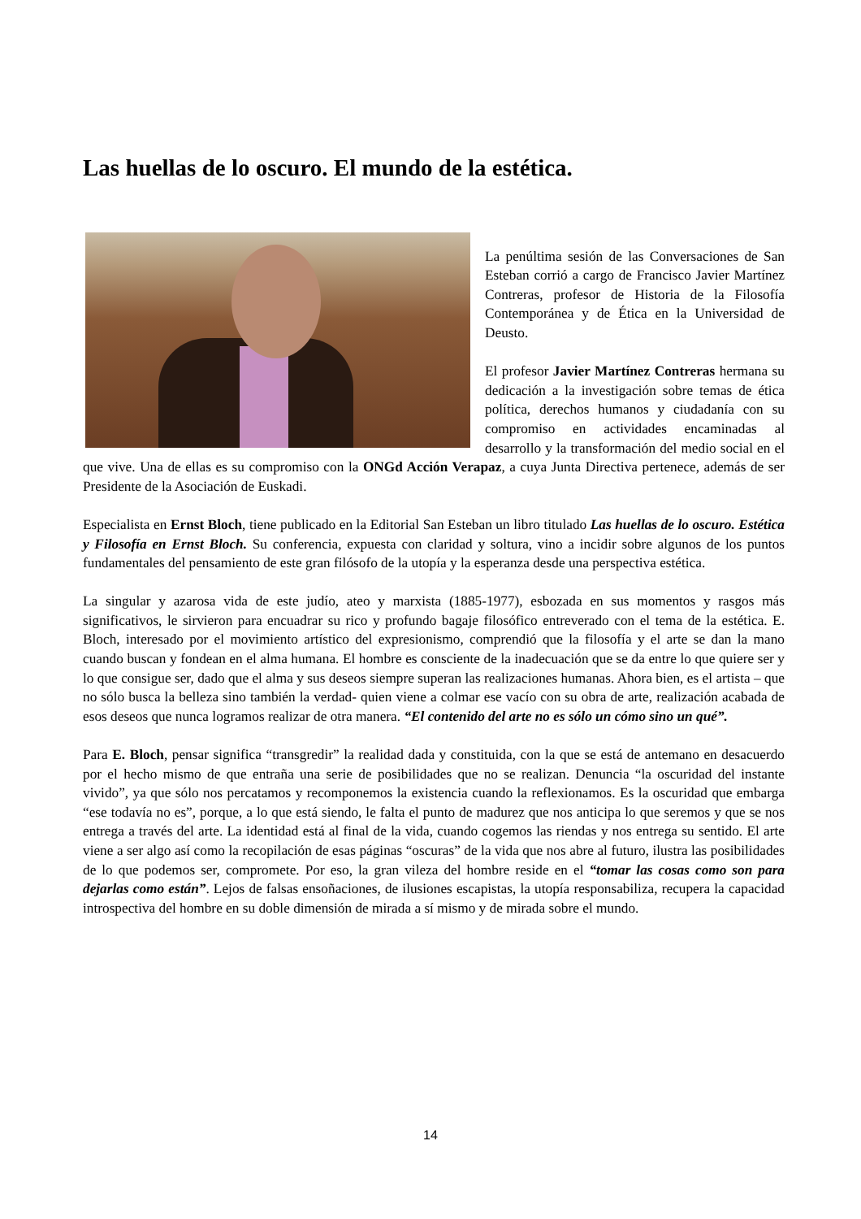Las huellas de lo oscuro. El mundo de la estética.
La penúltima sesión de las Conversaciones de San Esteban corrió a cargo de Francisco Javier Martínez Contreras, profesor de Historia de la Filosofía Contemporánea y de Ética en la Universidad de Deusto.
El profesor Javier Martínez Contreras hermana su dedicación a la investigación sobre temas de ética política, derechos humanos y ciudadanía con su compromiso en actividades encaminadas al desarrollo y la transformación del medio social en el que vive. Una de ellas es su compromiso con la ONGd Acción Verapaz, a cuya Junta Directiva pertenece, además de ser Presidente de la Asociación de Euskadi.
Especialista en Ernst Bloch, tiene publicado en la Editorial San Esteban un libro titulado Las huellas de lo oscuro. Estética y Filosofía en Ernst Bloch. Su conferencia, expuesta con claridad y soltura, vino a incidir sobre algunos de los puntos fundamentales del pensamiento de este gran filósofo de la utopía y la esperanza desde una perspectiva estética.
La singular y azarosa vida de este judío, ateo y marxista (1885-1977), esbozada en sus momentos y rasgos más significativos, le sirvieron para encuadrar su rico y profundo bagaje filosófico entreverado con el tema de la estética. E. Bloch, interesado por el movimiento artístico del expresionismo, comprendió que la filosofía y el arte se dan la mano cuando buscan y fondean en el alma humana. El hombre es consciente de la inadecuación que se da entre lo que quiere ser y lo que consigue ser, dado que el alma y sus deseos siempre superan las realizaciones humanas. Ahora bien, es el artista – que no sólo busca la belleza sino también la verdad- quien viene a colmar ese vacío con su obra de arte, realización acabada de esos deseos que nunca logramos realizar de otra manera. “El contenido del arte no es sólo un cómo sino un qué”.
Para E. Bloch, pensar significa “transgredir” la realidad dada y constituida, con la que se está de antemano en desacuerdo por el hecho mismo de que entraña una serie de posibilidades que no se realizan. Denuncia “la oscuridad del instante vivido”, ya que sólo nos percatamos y recomponemos la existencia cuando la reflexionamos. Es la oscuridad que embarga “ese todavía no es”, porque, a lo que está siendo, le falta el punto de madurez que nos anticipa lo que seremos y que se nos entrega a través del arte. La identidad está al final de la vida, cuando cogemos las riendas y nos entrega su sentido. El arte viene a ser algo así como la recopilación de esas páginas “oscuras” de la vida que nos abre al futuro, ilustra las posibilidades de lo que podemos ser, compromete. Por eso, la gran vileza del hombre reside en el “tomar las cosas como son para dejarlas como están”. Lejos de falsas ensoñaciones, de ilusiones escapistas, la utopía responsabiliza, recupera la capacidad introspectiva del hombre en su doble dimensión de mirada a sí mismo y de mirada sobre el mundo.
14